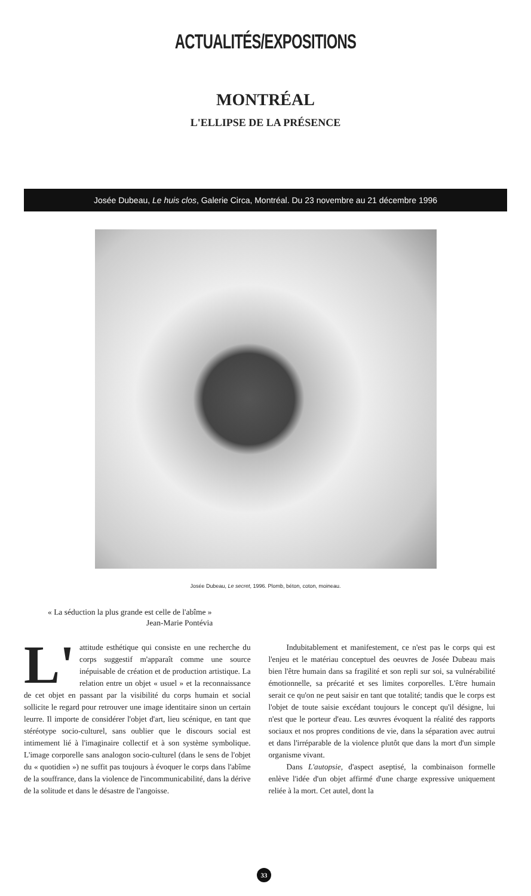ACTUALITÉS/EXPOSITIONS
MONTRÉAL
L'ELLIPSE DE LA PRÉSENCE
Josée Dubeau, Le huis clos, Galerie Circa, Montréal. Du 23 novembre au 21 décembre 1996
Josée Dubeau, Le secret, 1996. Plomb, béton, coton, moineau.
« La séduction la plus grande est celle de l'abîme »
Jean-Marie Pontévia
L' attitude esthétique qui consiste en une recherche du corps suggestif m'apparaît comme une source inépuisable de création et de production artistique. La relation entre un objet « usuel » et la reconnaissance de cet objet en passant par la visibilité du corps humain et social sollicite le regard pour retrouver une image identitaire sinon un certain leurre. Il importe de considérer l'objet d'art, lieu scénique, en tant que stéréotype socio-culturel, sans oublier que le discours social est intimement lié à l'imaginaire collectif et à son système symbolique. L'image corporelle sans analogon socio-culturel (dans le sens de l'objet du « quotidien ») ne suffit pas toujours à évoquer le corps dans l'abîme de la souffrance, dans la violence de l'incommunicabilité, dans la dérive de la solitude et dans le désastre de l'angoisse.
Indubitablement et manifestement, ce n'est pas le corps qui est l'enjeu et le matériau conceptuel des oeuvres de Josée Dubeau mais bien l'être humain dans sa fragilité et son repli sur soi, sa vulnérabilité émotionnelle, sa précarité et ses limites corporelles. L'être humain serait ce qu'on ne peut saisir en tant que totalité; tandis que le corps est l'objet de toute saisie excédant toujours le concept qu'il désigne, lui n'est que le porteur d'eau. Les œuvres évoquent la réalité des rapports sociaux et nos propres conditions de vie, dans la séparation avec autrui et dans l'irréparable de la violence plutôt que dans la mort d'un simple organisme vivant.
Dans L'autopsie, d'aspect aseptisé, la combinaison formelle enlève l'idée d'un objet affirmé d'une charge expressive uniquement reliée à la mort. Cet autel, dont la
33